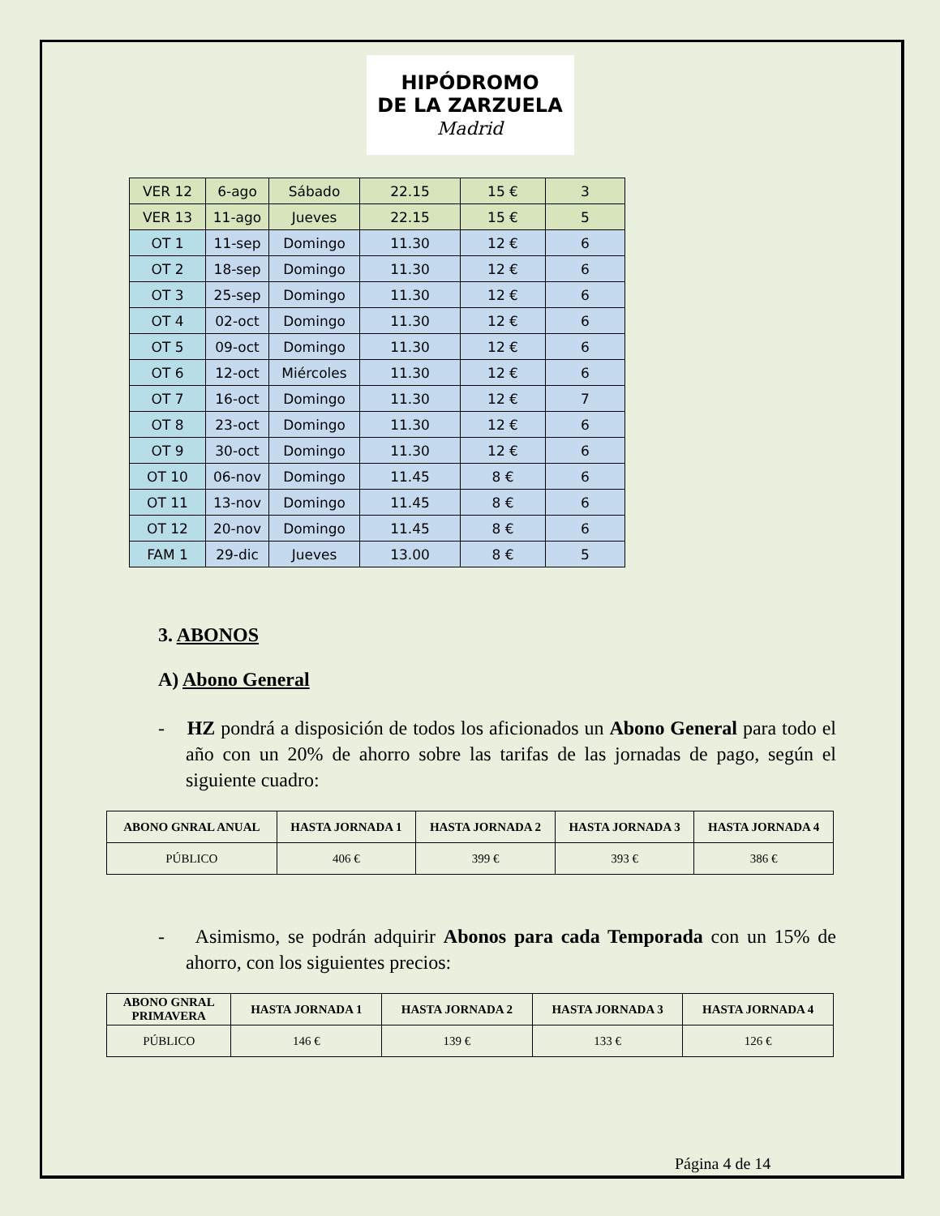HIPÓDROMO
DE LA ZARZUELA
Madrid
| VER 12 | 6-ago | Sábado | 22.15 | 15 € | 3 |
| VER 13 | 11-ago | Jueves | 22.15 | 15 € | 5 |
| OT 1 | 11-sep | Domingo | 11.30 | 12 € | 6 |
| OT 2 | 18-sep | Domingo | 11.30 | 12 € | 6 |
| OT 3 | 25-sep | Domingo | 11.30 | 12 € | 6 |
| OT 4 | 02-oct | Domingo | 11.30 | 12 € | 6 |
| OT 5 | 09-oct | Domingo | 11.30 | 12 € | 6 |
| OT 6 | 12-oct | Miércoles | 11.30 | 12 € | 6 |
| OT 7 | 16-oct | Domingo | 11.30 | 12 € | 7 |
| OT 8 | 23-oct | Domingo | 11.30 | 12 € | 6 |
| OT 9 | 30-oct | Domingo | 11.30 | 12 € | 6 |
| OT 10 | 06-nov | Domingo | 11.45 | 8 € | 6 |
| OT 11 | 13-nov | Domingo | 11.45 | 8 € | 6 |
| OT 12 | 20-nov | Domingo | 11.45 | 8 € | 6 |
| FAM 1 | 29-dic | Jueves | 13.00 | 8 € | 5 |
3. ABONOS
A) Abono General
- HZ pondrá a disposición de todos los aficionados un Abono General para todo el año con un 20% de ahorro sobre las tarifas de las jornadas de pago, según el siguiente cuadro:
| ABONO GNRAL ANUAL | HASTA JORNADA 1 | HASTA JORNADA 2 | HASTA JORNADA 3 | HASTA JORNADA 4 |
| --- | --- | --- | --- | --- |
| PÚBLICO | 406 € | 399 € | 393 € | 386 € |
- Asimismo, se podrán adquirir Abonos para cada Temporada con un 15% de ahorro, con los siguientes precios:
| ABONO GNRAL PRIMAVERA | HASTA JORNADA 1 | HASTA JORNADA 2 | HASTA JORNADA 3 | HASTA JORNADA 4 |
| --- | --- | --- | --- | --- |
| PÚBLICO | 146 € | 139 € | 133 € | 126 € |
Página 4 de 14